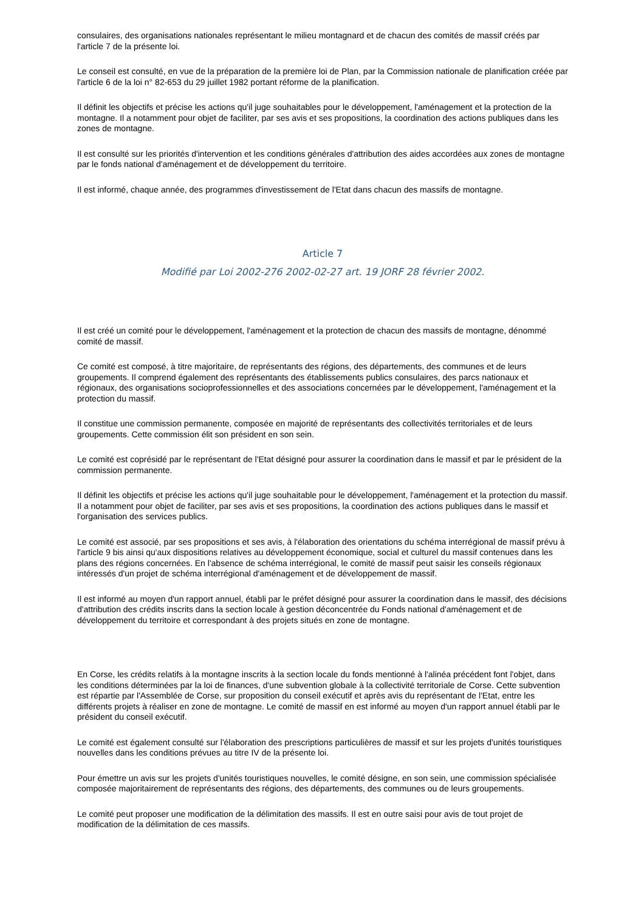consulaires, des organisations nationales représentant le milieu montagnard et de chacun des comités de massif créés par l'article 7 de la présente loi.
Le conseil est consulté, en vue de la préparation de la première loi de Plan, par la Commission nationale de planification créée par l'article 6 de la loi n° 82-653 du 29 juillet 1982 portant réforme de la planification.
Il définit les objectifs et précise les actions qu'il juge souhaitables pour le développement, l'aménagement et la protection de la montagne. Il a notamment pour objet de faciliter, par ses avis et ses propositions, la coordination des actions publiques dans les zones de montagne.
Il est consulté sur les priorités d'intervention et les conditions générales d'attribution des aides accordées aux zones de montagne par le fonds national d'aménagement et de développement du territoire.
Il est informé, chaque année, des programmes d'investissement de l'Etat dans chacun des massifs de montagne.
Article 7
Modifié par Loi 2002-276 2002-02-27 art. 19 JORF 28 février 2002.
Il est créé un comité pour le développement, l'aménagement et la protection de chacun des massifs de montagne, dénommé comité de massif.
Ce comité est composé, à titre majoritaire, de représentants des régions, des départements, des communes et de leurs groupements. Il comprend également des représentants des établissements publics consulaires, des parcs nationaux et régionaux, des organisations socioprofessionnelles et des associations concernées par le développement, l'aménagement et la protection du massif.
Il constitue une commission permanente, composée en majorité de représentants des collectivités territoriales et de leurs groupements. Cette commission élit son président en son sein.
Le comité est coprésidé par le représentant de l'Etat désigné pour assurer la coordination dans le massif et par le président de la commission permanente.
Il définit les objectifs et précise les actions qu'il juge souhaitable pour le développement, l'aménagement et la protection du massif. Il a notamment pour objet de faciliter, par ses avis et ses propositions, la coordination des actions publiques dans le massif et l'organisation des services publics.
Le comité est associé, par ses propositions et ses avis, à l'élaboration des orientations du schéma interrégional de massif prévu à l'article 9 bis ainsi qu'aux dispositions relatives au développement économique, social et culturel du massif contenues dans les plans des régions concernées. En l'absence de schéma interrégional, le comité de massif peut saisir les conseils régionaux intéressés d'un projet de schéma interrégional d'aménagement et de développement de massif.
Il est informé au moyen d'un rapport annuel, établi par le préfet désigné pour assurer la coordination dans le massif, des décisions d'attribution des crédits inscrits dans la section locale à gestion déconcentrée du Fonds national d'aménagement et de développement du territoire et correspondant à des projets situés en zone de montagne.
En Corse, les crédits relatifs à la montagne inscrits à la section locale du fonds mentionné à l'alinéa précédent font l'objet, dans les conditions déterminées par la loi de finances, d'une subvention globale à la collectivité territoriale de Corse. Cette subvention est répartie par l'Assemblée de Corse, sur proposition du conseil exécutif et après avis du représentant de l'Etat, entre les différents projets à réaliser en zone de montagne. Le comité de massif en est informé au moyen d'un rapport annuel établi par le président du conseil exécutif.
Le comité est également consulté sur l'élaboration des prescriptions particulières de massif et sur les projets d'unités touristiques nouvelles dans les conditions prévues au titre IV de la présente loi.
Pour émettre un avis sur les projets d'unités touristiques nouvelles, le comité désigne, en son sein, une commission spécialisée composée majoritairement de représentants des régions, des départements, des communes ou de leurs groupements.
Le comité peut proposer une modification de la délimitation des massifs. Il est en outre saisi pour avis de tout projet de modification de la délimitation de ces massifs.